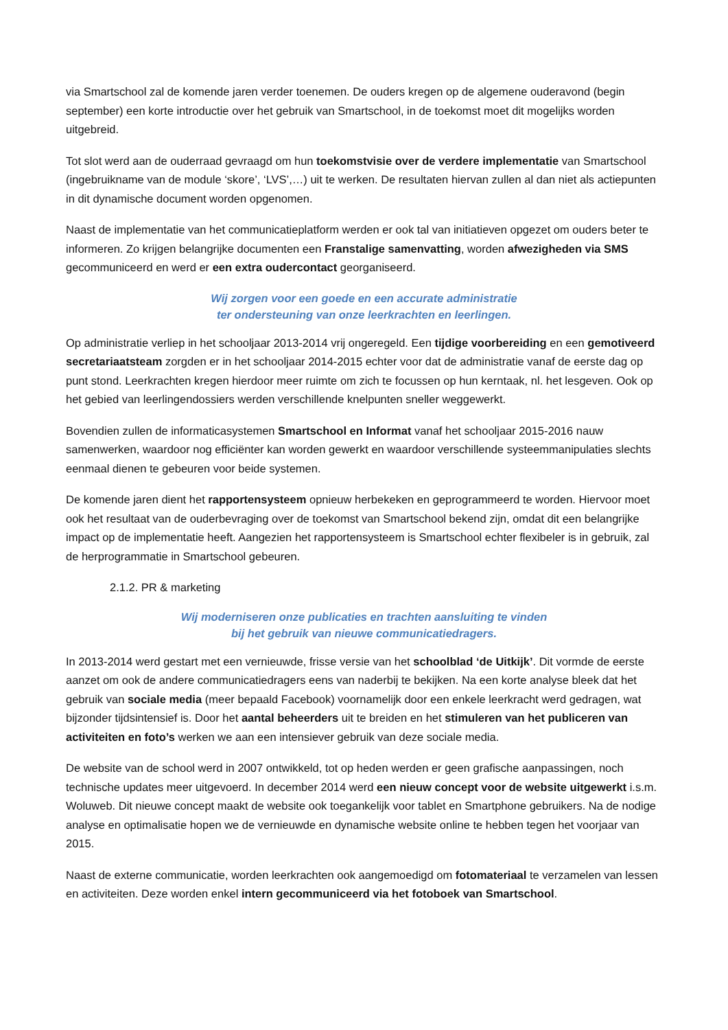via Smartschool zal de komende jaren verder toenemen. De ouders kregen op de algemene ouderavond (begin september) een korte introductie over het gebruik van Smartschool, in de toekomst moet dit mogelijks worden uitgebreid.
Tot slot werd aan de ouderraad gevraagd om hun toekomstvisie over de verdere implementatie van Smartschool (ingebruikname van de module ‘skore’, ‘LVS’,…) uit te werken. De resultaten hiervan zullen al dan niet als actiepunten in dit dynamische document worden opgenomen.
Naast de implementatie van het communicatieplatform werden er ook tal van initiatieven opgezet om ouders beter te informeren. Zo krijgen belangrijke documenten een Franstalige samenvatting, worden afwezigheden via SMS gecommuniceerd en werd er een extra oudercontact georganiseerd.
Wij zorgen voor een goede en een accurate administratie
ter ondersteuning van onze leerkrachten en leerlingen.
Op administratie verliep in het schooljaar 2013-2014 vrij ongeregeld. Een tijdige voorbereiding en een gemotiveerd secretariaatsteam zorgden er in het schooljaar 2014-2015 echter voor dat de administratie vanaf de eerste dag op punt stond. Leerkrachten kregen hierdoor meer ruimte om zich te focussen op hun kerntaak, nl. het lesgeven. Ook op het gebied van leerlingendossiers werden verschillende knelpunten sneller weggewerkt.
Bovendien zullen de informaticasystemen Smartschool en Informat vanaf het schooljaar 2015-2016 nauw samenwerken, waardoor nog efficiënter kan worden gewerkt en waardoor verschillende systeemmanipulaties slechts eenmaal dienen te gebeuren voor beide systemen.
De komende jaren dient het rapportensysteem opnieuw herbekeken en geprogrammeerd te worden. Hiervoor moet ook het resultaat van de ouderbevraging over de toekomst van Smartschool bekend zijn, omdat dit een belangrijke impact op de implementatie heeft. Aangezien het rapportensysteem is Smartschool echter flexibeler is in gebruik, zal de herprogrammatie in Smartschool gebeuren.
2.1.2. PR & marketing
Wij moderniseren onze publicaties en trachten aansluiting te vinden
bij het gebruik van nieuwe communicatiedragers.
In 2013-2014 werd gestart met een vernieuwde, frisse versie van het schoolblad ‘de Uitkijk’. Dit vormde de eerste aanzet om ook de andere communicatiedragers eens van naderbij te bekijken. Na een korte analyse bleek dat het gebruik van sociale media (meer bepaald Facebook) voornamelijk door een enkele leerkracht werd gedragen, wat bijzonder tijdsintensief is. Door het aantal beheerders uit te breiden en het stimuleren van het publiceren van activiteiten en foto’s werken we aan een intensiever gebruik van deze sociale media.
De website van de school werd in 2007 ontwikkeld, tot op heden werden er geen grafische aanpassingen, noch technische updates meer uitgevoerd. In december 2014 werd een nieuw concept voor de website uitgewerkt i.s.m. Woluweb. Dit nieuwe concept maakt de website ook toegankelijk voor tablet en Smartphone gebruikers. Na de nodige analyse en optimalisatie hopen we de vernieuwde en dynamische website online te hebben tegen het voorjaar van 2015.
Naast de externe communicatie, worden leerkrachten ook aangemoedigd om fotomateriaal te verzamelen van lessen en activiteiten. Deze worden enkel intern gecommuniceerd via het fotoboek van Smartschool.